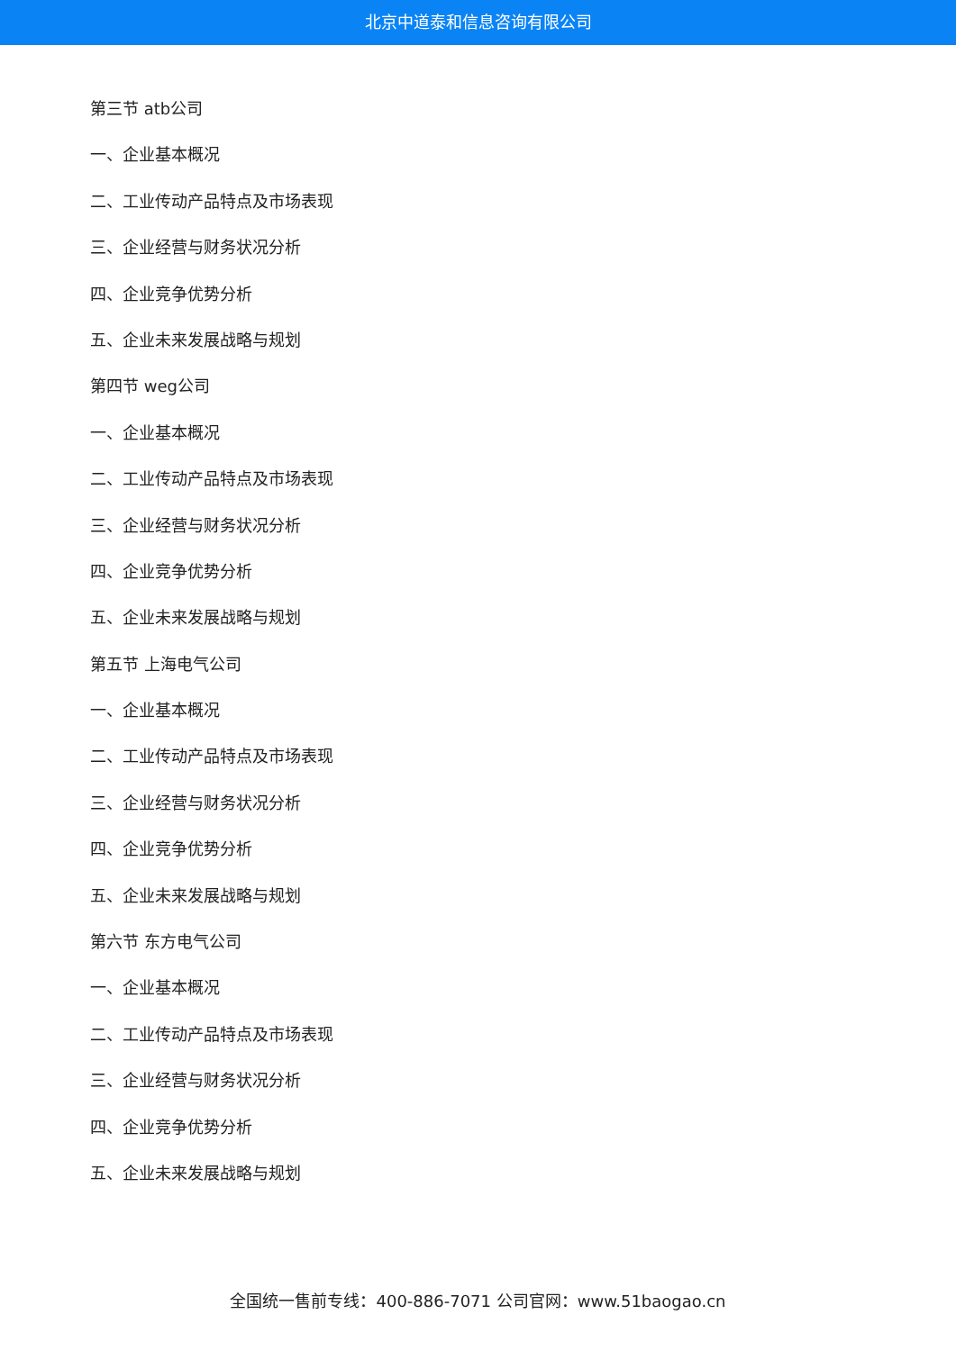北京中道泰和信息咨询有限公司
第三节 atb公司
一、企业基本概况
二、工业传动产品特点及市场表现
三、企业经营与财务状况分析
四、企业竞争优势分析
五、企业未来发展战略与规划
第四节 weg公司
一、企业基本概况
二、工业传动产品特点及市场表现
三、企业经营与财务状况分析
四、企业竞争优势分析
五、企业未来发展战略与规划
第五节 上海电气公司
一、企业基本概况
二、工业传动产品特点及市场表现
三、企业经营与财务状况分析
四、企业竞争优势分析
五、企业未来发展战略与规划
第六节 东方电气公司
一、企业基本概况
二、工业传动产品特点及市场表现
三、企业经营与财务状况分析
四、企业竞争优势分析
五、企业未来发展战略与规划
全国统一售前专线：400-886-7071 公司官网：www.51baogao.cn